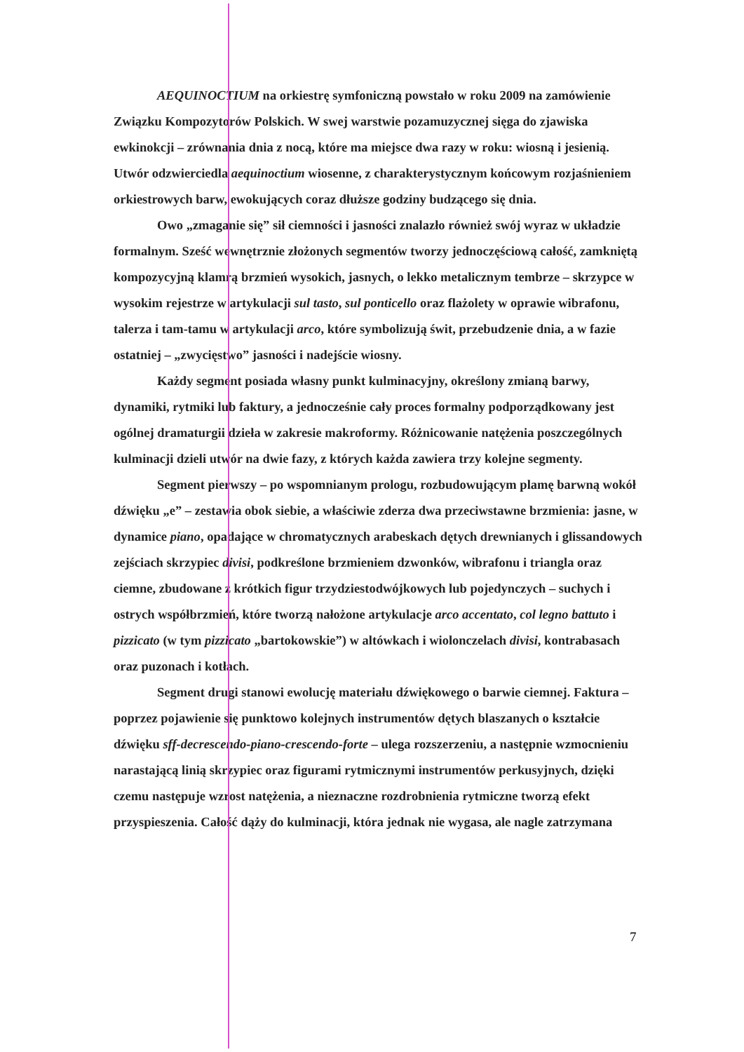AEQUINOCTIUM na orkiestrę symfoniczną powstało w roku 2009 na zamówienie Związku Kompozytorów Polskich. W swej warstwie pozamuzycznej sięga do zjawiska ewkinokcji – zrównania dnia z nocą, które ma miejsce dwa razy w roku: wiosną i jesienią. Utwór odzwierciedla aequinoctium wiosenne, z charakterystycznym końcowym rozjaśnieniem orkiestrowych barw, ewokujących coraz dłuższe godziny budzącego się dnia.
Owo „zmaganie się” sił ciemności i jasności znalazło również swój wyraz w układzie formalnym. Sześć wewnętrznie złożonych segmentów tworzy jednoczęściową całość, zamkniętą kompozycyjną klamrą brzmień wysokich, jasnych, o lekko metalicznym tembrze – skrzypce w wysokim rejestrze w artykulacji sul tasto, sul ponticello oraz flażolety w oprawie wibrafonu, talerza i tam-tamu w artykulacji arco, które symbolizują świt, przebudzenie dnia, a w fazie ostatniej – „zwycięstwo” jasności i nadejście wiosny.
Każdy segment posiada własny punkt kulminacyjny, określony zmianą barwy, dynamiki, rytmiki lub faktury, a jednocześnie cały proces formalny podporządkowany jest ogólnej dramaturgii dzieła w zakresie makroformy. Różnicowanie natężenia poszczególnych kulminacji dzieli utwór na dwie fazy, z których każda zawiera trzy kolejne segmenty.
Segment pierwszy – po wspomnianym prologu, rozbudowującym plamę barwną wokół dźwięku „e” – zestawia obok siebie, a właściwie zderza dwa przeciwstawne brzmienia: jasne, w dynamice piano, opadające w chromatycznych arabeskach dętych drewnianych i glissandowych zejściach skrzypiec divisi, podkreślone brzmieniem dzwonków, wibrafonu i triangla oraz ciemne, zbudowane z krótkich figur trzydziestodwójkowych lub pojedynczych – suchych i ostrych współbrzmień, które tworzą nałożone artykulacje arco accentato, col legno battuto i pizzicato (w tym pizzicato „bartokowskie”) w altówkach i wiolonczelach divisi, kontrabasach oraz puzonach i kotłach.
Segment drugi stanowi ewolucję materiału dźwiękowego o barwie ciemnej. Faktura – poprzez pojawienie się punktowo kolejnych instrumentów dętych blaszanych o kształcie dźwięku sff-decrescendo-piano-crescendo-forte – ulega rozszerzeniu, a następnie wzmocnieniu narastającą linią skrzypiec oraz figurami rytmicznymi instrumentów perkusyjnych, dzięki czemu następuje wzrost natężenia, a nieznaczne rozdrobnienia rytmiczne tworzą efekt przyspieszenia. Całość dąży do kulminacji, która jednak nie wygasa, ale nagle zatrzymana
7